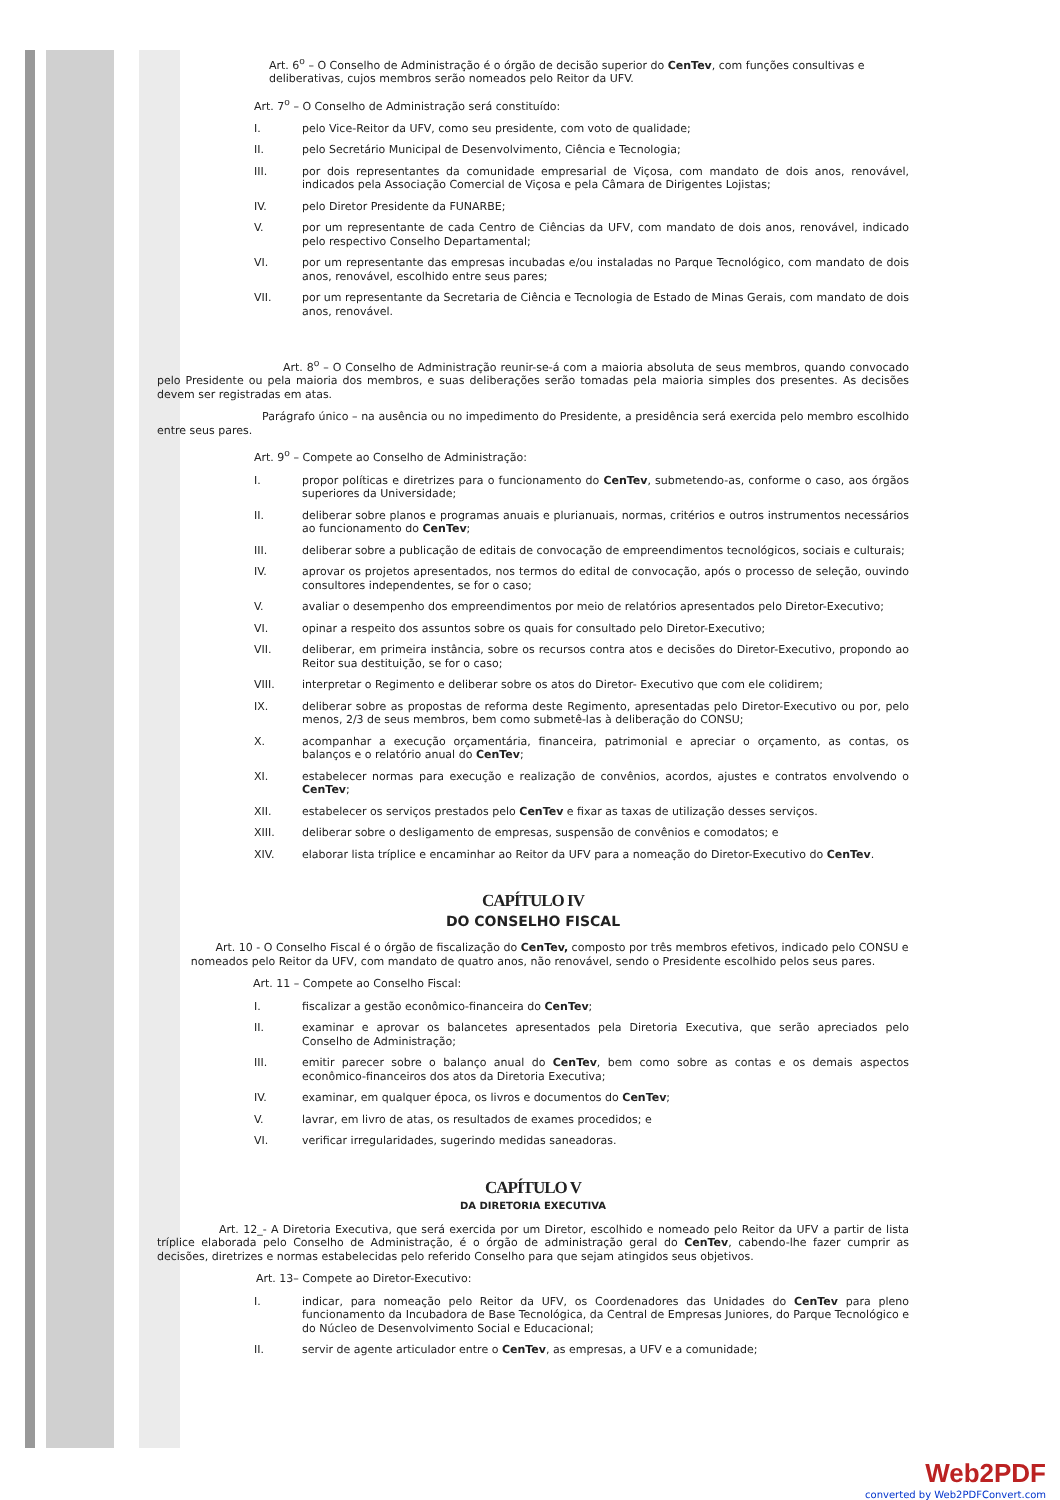Art. 6<sup>o</sup> – O Conselho de Administração é o órgão de decisão superior do CenTev, com funções consultivas e deliberativas, cujos membros serão nomeados pelo Reitor da UFV.
Art. 7<sup>o</sup> – O Conselho de Administração será constituído:
I. pelo Vice-Reitor da UFV, como seu presidente, com voto de qualidade;
II. pelo Secretário Municipal de Desenvolvimento, Ciência e Tecnologia;
III. por dois representantes da comunidade empresarial de Viçosa, com mandato de dois anos, renovável, indicados pela Associação Comercial de Viçosa e pela Câmara de Dirigentes Lojistas;
IV. pelo Diretor Presidente da FUNARBE;
V. por um representante de cada Centro de Ciências da UFV, com mandato de dois anos, renovável, indicado pelo respectivo Conselho Departamental;
VI. por um representante das empresas incubadas e/ou instaladas no Parque Tecnológico, com mandato de dois anos, renovável, escolhido entre seus pares;
VII. por um representante da Secretaria de Ciência e Tecnologia de Estado de Minas Gerais, com mandato de dois anos, renovável.
Art. 8<sup>o</sup> – O Conselho de Administração reunir-se-á com a maioria absoluta de seus membros, quando convocado pelo Presidente ou pela maioria dos membros, e suas deliberações serão tomadas pela maioria simples dos presentes. As decisões devem ser registradas em atas.
Parágrafo único – na ausência ou no impedimento do Presidente, a presidência será exercida pelo membro escolhido entre seus pares.
Art. 9<sup>o</sup> – Compete ao Conselho de Administração:
I. propor políticas e diretrizes para o funcionamento do CenTev, submetendo-as, conforme o caso, aos órgãos superiores da Universidade;
II. deliberar sobre planos e programas anuais e plurianuais, normas, critérios e outros instrumentos necessários ao funcionamento do CenTev;
III. deliberar sobre a publicação de editais de convocação de empreendimentos tecnológicos, sociais e culturais;
IV. aprovar os projetos apresentados, nos termos do edital de convocação, após o processo de seleção, ouvindo consultores independentes, se for o caso;
V. avaliar o desempenho dos empreendimentos por meio de relatórios apresentados pelo Diretor-Executivo;
VI. opinar a respeito dos assuntos sobre os quais for consultado pelo Diretor-Executivo;
VII. deliberar, em primeira instância, sobre os recursos contra atos e decisões do Diretor-Executivo, propondo ao Reitor sua destituição, se for o caso;
VIII. interpretar o Regimento e deliberar sobre os atos do Diretor- Executivo que com ele colidirem;
IX. deliberar sobre as propostas de reforma deste Regimento, apresentadas pelo Diretor-Executivo ou por, pelo menos, 2/3 de seus membros, bem como submetê-las à deliberação do CONSU;
X. acompanhar a execução orçamentária, financeira, patrimonial e apreciar o orçamento, as contas, os balanços e o relatório anual do CenTev;
XI. estabelecer normas para execução e realização de convênios, acordos, ajustes e contratos envolvendo o CenTev;
XII. estabelecer os serviços prestados pelo CenTev e fixar as taxas de utilização desses serviços.
XIII. deliberar sobre o desligamento de empresas, suspensão de convênios e comodatos; e
XIV. elaborar lista tríplice e encaminhar ao Reitor da UFV para a nomeação do Diretor-Executivo do CenTev.
CAPÍTULO IV
DO CONSELHO FISCAL
Art. 10 - O Conselho Fiscal é o órgão de fiscalização do CenTev, composto por três membros efetivos, indicado pelo CONSU e nomeados pelo Reitor da UFV, com mandato de quatro anos, não renovável, sendo o Presidente escolhido pelos seus pares.
Art. 11 – Compete ao Conselho Fiscal:
I. fiscalizar a gestão econômico-financeira do CenTev;
II. examinar e aprovar os balancetes apresentados pela Diretoria Executiva, que serão apreciados pelo Conselho de Administração;
III. emitir parecer sobre o balanço anual do CenTev, bem como sobre as contas e os demais aspectos econômico-financeiros dos atos da Diretoria Executiva;
IV. examinar, em qualquer época, os livros e documentos do CenTev;
V. lavrar, em livro de atas, os resultados de exames procedidos; e
VI. verificar irregularidades, sugerindo medidas saneadoras.
CAPÍTULO V
DA DIRETORIA EXECUTIVA
Art. 12_- A Diretoria Executiva, que será exercida por um Diretor, escolhido e nomeado pelo Reitor da UFV a partir de lista tríplice elaborada pelo Conselho de Administração, é o órgão de administração geral do CenTev, cabendo-lhe fazer cumprir as decisões, diretrizes e normas estabelecidas pelo referido Conselho para que sejam atingidos seus objetivos.
Art. 13– Compete ao Diretor-Executivo:
I. indicar, para nomeação pelo Reitor da UFV, os Coordenadores das Unidades do CenTev para pleno funcionamento da Incubadora de Base Tecnológica, da Central de Empresas Juniores, do Parque Tecnológico e do Núcleo de Desenvolvimento Social e Educacional;
II. servir de agente articulador entre o CenTev, as empresas, a UFV e a comunidade;
Web2PDF
converted by Web2PDFConvert.com